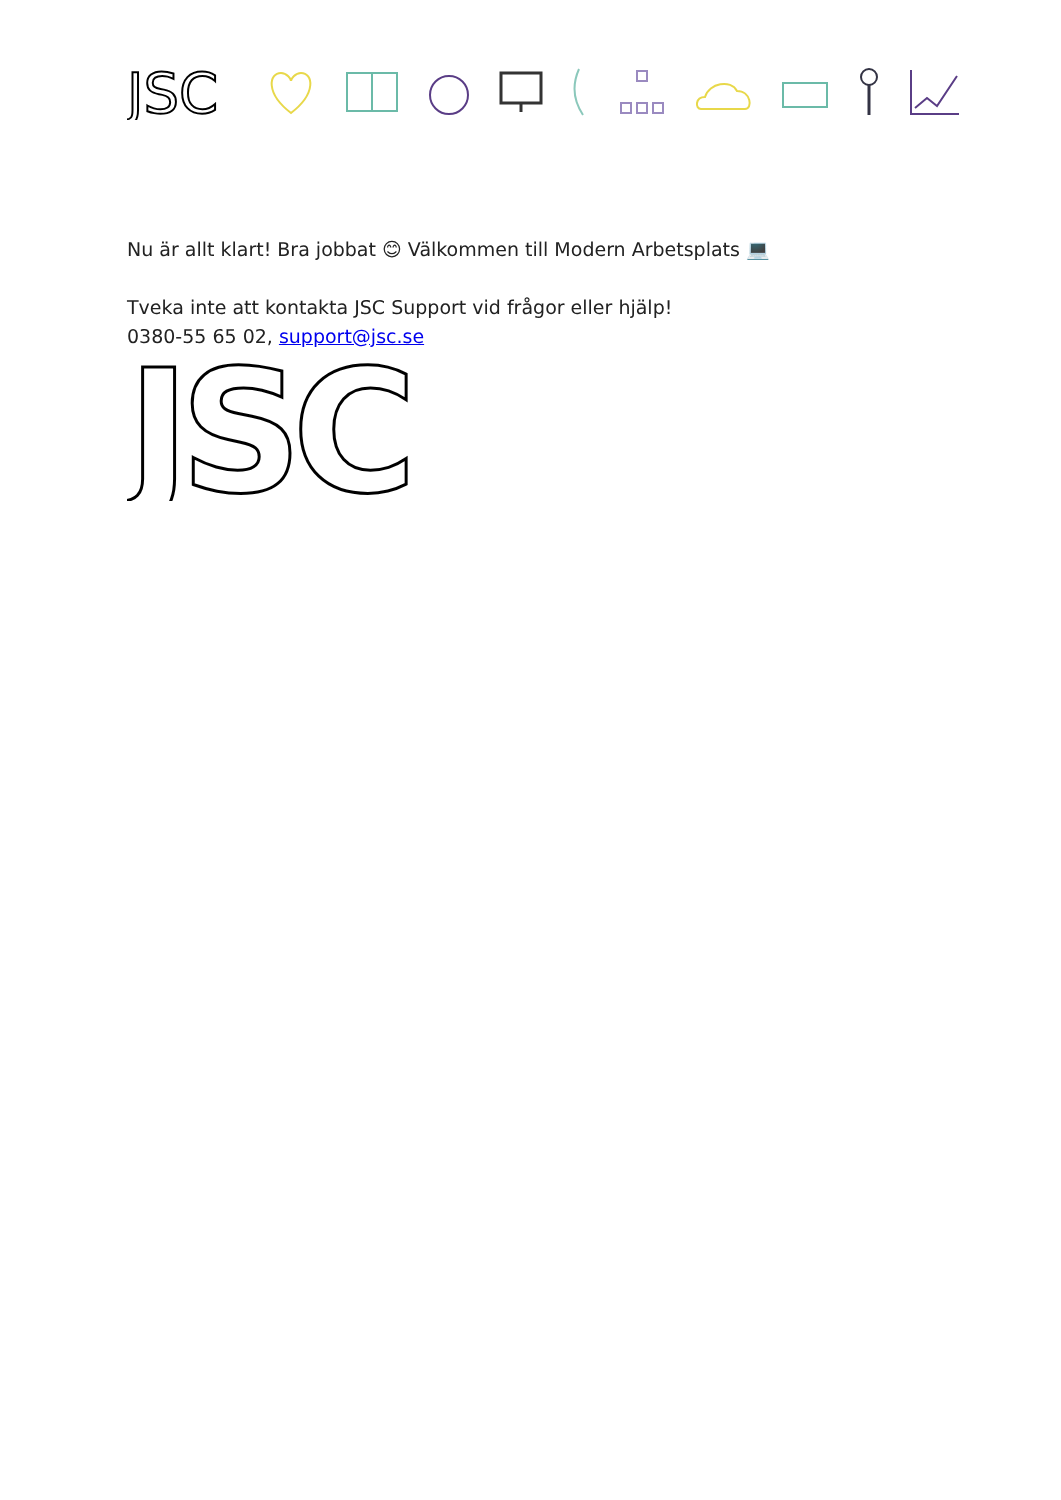JSC
Nu är allt klart! Bra jobbat 😊 Välkommen till Modern Arbetsplats 💻
Tveka inte att kontakta JSC Support vid frågor eller hjälp!
0380-55 65 02, support@jsc.se
JSC